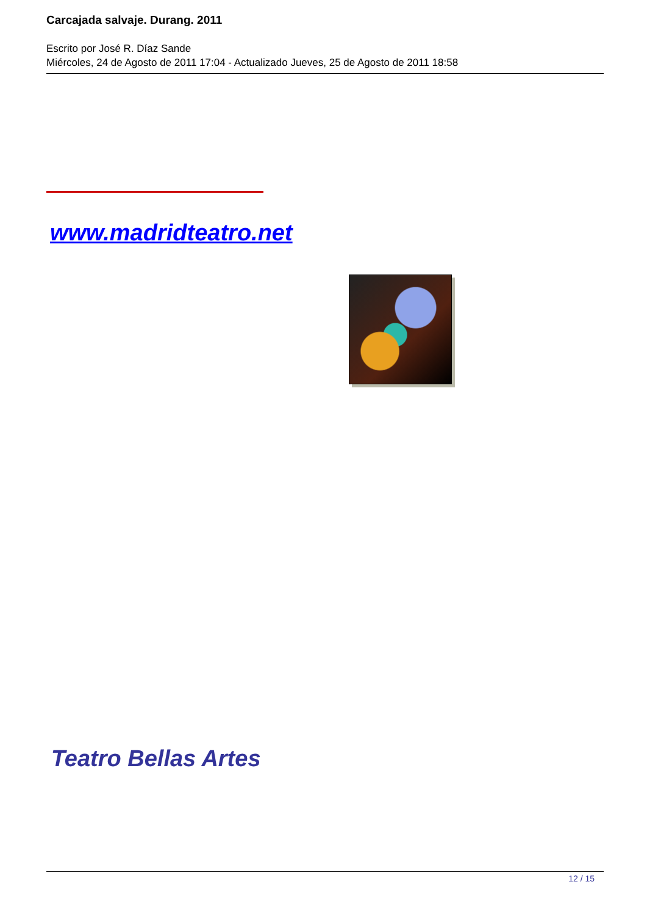Carcajada salvaje. Durang. 2011
Escrito por José R. Díaz Sande
Miércoles, 24 de Agosto de 2011 17:04 - Actualizado Jueves, 25 de Agosto de 2011 18:58
www.madridteatro.net
Teatro Bellas Artes
12 / 15